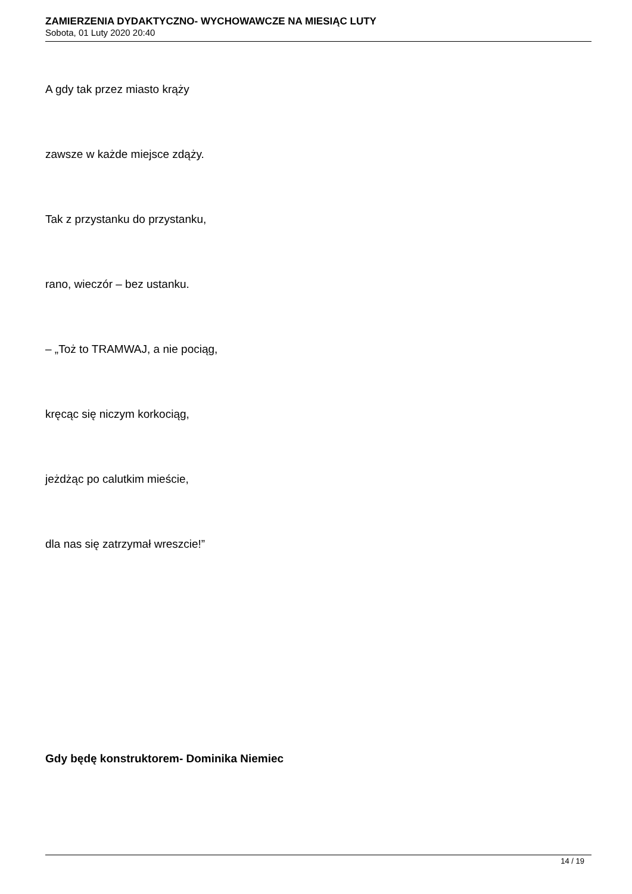ZAMIERZENIA DYDAKTYCZNO- WYCHOWAWCZE NA MIESIĄC LUTY
Sobota, 01 Luty 2020 20:40
A gdy tak przez miasto krąży
zawsze w każde miejsce zdąży.
Tak z przystanku do przystanku,
rano, wieczór – bez ustanku.
– „Toż to TRAMWAJ, a nie pociąg,
kręcąc się niczym korkociąg,
jeżdżąc po calutkim mieście,
dla nas się zatrzymał wreszcie!”
Gdy będę konstruktorem- Dominika Niemiec
14 / 19